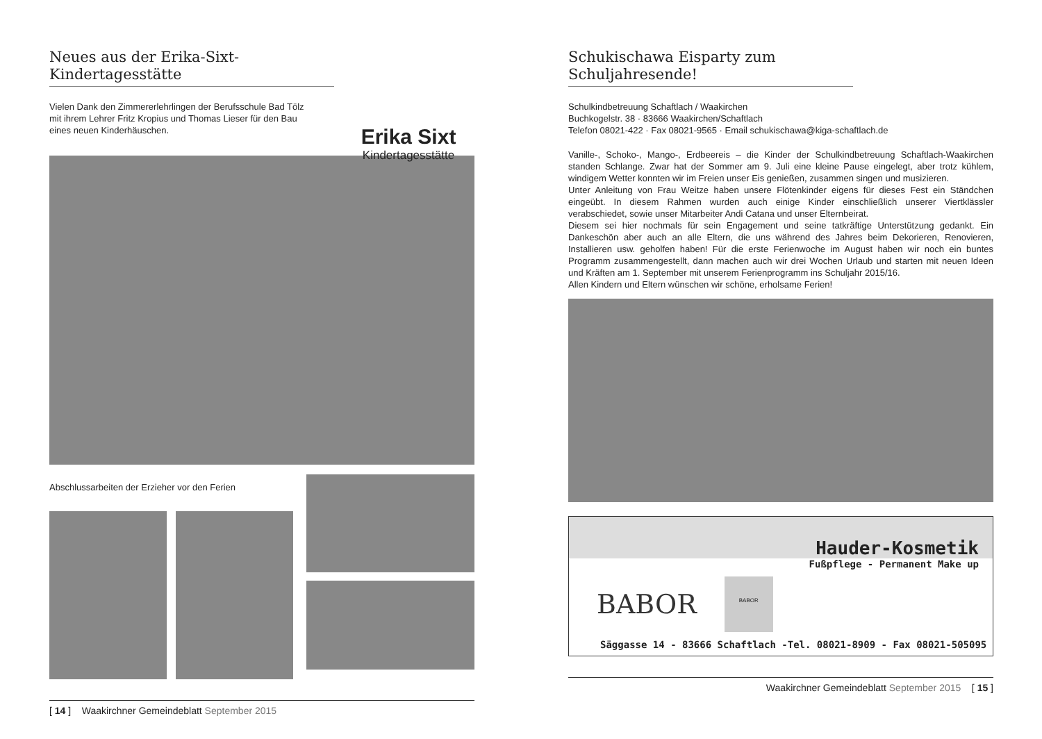Neues aus der Erika-Sixt-
Kindertagesstätte
Vielen Dank den Zimmererlehrlingen der Berufsschule Bad Tölz mit ihrem Lehrer Fritz Kropius und Thomas Lieser für den Bau eines neuen Kinderhäuschen.
Erika Sixt
Kindertagesstätte
Abschlussarbeiten der Erzieher vor den Ferien
[ 14 ] Waakirchner Gemeindeblatt September 2015
Schukischawa Eisparty zum
Schuljahresende!
Schulkindbetreuung Schaftlach / Waakirchen
Buchkogelstr. 38 · 83666 Waakirchen/Schaftlach
Telefon 08021-422 · Fax 08021-9565 · Email schukischawa@kiga-schaftlach.de
Vanille-, Schoko-, Mango-, Erdbeereis – die Kinder der Schulkindbetreuung Schaftlach-Waakirchen standen Schlange. Zwar hat der Sommer am 9. Juli eine kleine Pause eingelegt, aber trotz kühlem, windigem Wetter konnten wir im Freien unser Eis genießen, zusammen singen und musizieren.
Unter Anleitung von Frau Weitze haben unsere Flötenkinder eigens für dieses Fest ein Ständchen eingeübt. In diesem Rahmen wurden auch einige Kinder einschließlich unserer Viertklässler verabschiedet, sowie unser Mitarbeiter Andi Catana und unser Elternbeirat.
Diesem sei hier nochmals für sein Engagement und seine tatkräftige Unterstützung gedankt. Ein Dankeschön aber auch an alle Eltern, die uns während des Jahres beim Dekorieren, Renovieren, Installieren usw. geholfen haben! Für die erste Ferienwoche im August haben wir noch ein buntes Programm zusammengestellt, dann machen auch wir drei Wochen Urlaub und starten mit neuen Ideen und Kräften am 1. September mit unserem Ferienprogramm ins Schuljahr 2015/16.
Allen Kindern und Eltern wünschen wir schöne, erholsame Ferien!
Hauder-Kosmetik
Fußpflege - Permanent Make up
BABOR
BABOR
Säggasse 14 - 83666 Schaftlach -Tel. 08021-8909 - Fax 08021-505095
Waakirchner Gemeindeblatt September 2015 [ 15 ]